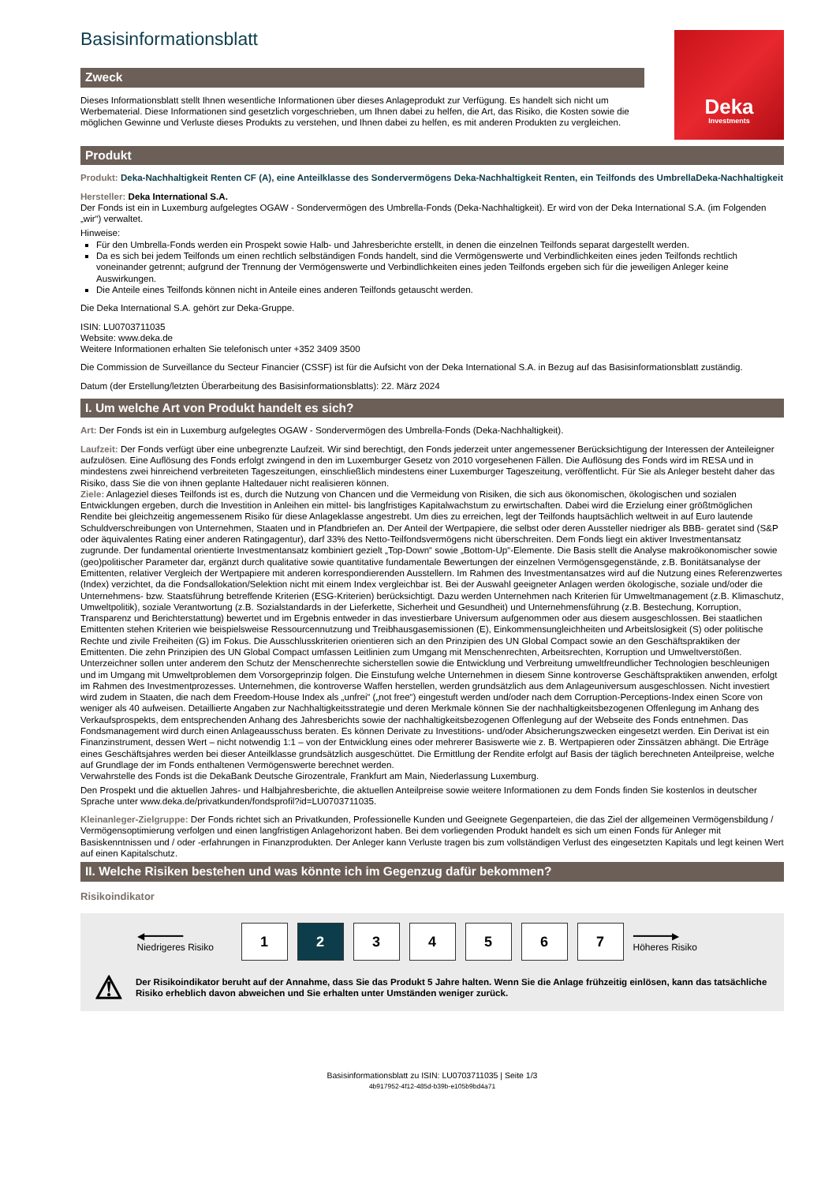Basisinformationsblatt
Zweck
Dieses Informationsblatt stellt Ihnen wesentliche Informationen über dieses Anlageprodukt zur Verfügung. Es handelt sich nicht um Werbematerial. Diese Informationen sind gesetzlich vorgeschrieben, um Ihnen dabei zu helfen, die Art, das Risiko, die Kosten sowie die möglichen Gewinne und Verluste dieses Produkts zu verstehen, und Ihnen dabei zu helfen, es mit anderen Produkten zu vergleichen.
Deka
Investments
Produkt
Produkt: Deka-Nachhaltigkeit Renten CF (A), eine Anteilklasse des Sondervermögens Deka-Nachhaltigkeit Renten, ein Teilfonds des UmbrellaDeka-Nachhaltigkeit
Hersteller: Deka International S.A.
Der Fonds ist ein in Luxemburg aufgelegtes OGAW - Sondervermögen des Umbrella-Fonds (Deka-Nachhaltigkeit). Er wird von der Deka International S.A. (im Folgenden „wir“) verwaltet.
Hinweise:
Für den Umbrella-Fonds werden ein Prospekt sowie Halb- und Jahresberichte erstellt, in denen die einzelnen Teilfonds separat dargestellt werden.
Da es sich bei jedem Teilfonds um einen rechtlich selbständigen Fonds handelt, sind die Vermögenswerte und Verbindlichkeiten eines jeden Teilfonds rechtlich voneinander getrennt; aufgrund der Trennung der Vermögenswerte und Verbindlichkeiten eines jeden Teilfonds ergeben sich für die jeweiligen Anleger keine Auswirkungen.
Die Anteile eines Teilfonds können nicht in Anteile eines anderen Teilfonds getauscht werden.
Die Deka International S.A. gehört zur Deka-Gruppe.
ISIN: LU0703711035
Website: www.deka.de
Weitere Informationen erhalten Sie telefonisch unter +352 3409 3500
Die Commission de Surveillance du Secteur Financier (CSSF) ist für die Aufsicht von der Deka International S.A. in Bezug auf das Basisinformationsblatt zuständig.
Datum (der Erstellung/letzten Überarbeitung des Basisinformationsblatts): 22. März 2024
I. Um welche Art von Produkt handelt es sich?
Art: Der Fonds ist ein in Luxemburg aufgelegtes OGAW - Sondervermögen des Umbrella-Fonds (Deka-Nachhaltigkeit).
Laufzeit: Der Fonds verfügt über eine unbegrenzte Laufzeit. Wir sind berechtigt, den Fonds jederzeit unter angemessener Berücksichtigung der Interessen der Anteileigner aufzulösen. Eine Auflösung des Fonds erfolgt zwingend in den im Luxemburger Gesetz von 2010 vorgesehenen Fällen. Die Auflösung des Fonds wird im RESA und in mindestens zwei hinreichend verbreiteten Tageszeitungen, einschließlich mindestens einer Luxemburger Tageszeitung, veröffentlicht. Für Sie als Anleger besteht daher das Risiko, dass Sie die von ihnen geplante Haltedauer nicht realisieren können.
Ziele: Anlageziel dieses Teilfonds ist es, durch die Nutzung von Chancen und die Vermeidung von Risiken, die sich aus ökonomischen, ökologischen und sozialen Entwicklungen ergeben, durch die Investition in Anleihen ein mittel- bis langfristiges Kapitalwachstum zu erwirtschaften. Dabei wird die Erzielung einer größtmöglichen Rendite bei gleichzeitig angemessenem Risiko für diese Anlageklasse angestrebt. Um dies zu erreichen, legt der Teilfonds hauptsächlich weltweit in auf Euro lautende Schuldverschreibungen von Unternehmen, Staaten und in Pfandbriefen an. Der Anteil der Wertpapiere, die selbst oder deren Aussteller niedriger als BBB- geratet sind (S&P oder äquivalentes Rating einer anderen Ratingagentur), darf 33% des Netto-Teilfondsvermögens nicht überschreiten. Dem Fonds liegt ein aktiver Investmentansatz zugrunde. Der fundamental orientierte Investmentansatz kombiniert gezielt „Top-Down“ sowie „Bottom-Up“-Elemente. Die Basis stellt die Analyse makroökonomischer sowie (geo)politischer Parameter dar, ergänzt durch qualitative sowie quantitative fundamentale Bewertungen der einzelnen Vermögensgegenstände, z.B. Bonitätsanalyse der Emittenten, relativer Vergleich der Wertpapiere mit anderen korrespondierenden Ausstellern. Im Rahmen des Investmentansatzes wird auf die Nutzung eines Referenzwertes (Index) verzichtet, da die Fondsallokation/Selektion nicht mit einem Index vergleichbar ist. Bei der Auswahl geeigneter Anlagen werden ökologische, soziale und/oder die Unternehmens- bzw. Staatsführung betreffende Kriterien (ESG-Kriterien) berücksichtigt. Dazu werden Unternehmen nach Kriterien für Umweltmanagement (z.B. Klimaschutz, Umweltpolitik), soziale Verantwortung (z.B. Sozialstandards in der Lieferkette, Sicherheit und Gesundheit) und Unternehmensführung (z.B. Bestechung, Korruption, Transparenz und Berichterstattung) bewertet und im Ergebnis entweder in das investierbare Universum aufgenommen oder aus diesem ausgeschlossen. Bei staatlichen Emittenten stehen Kriterien wie beispielsweise Ressourcennutzung und Treibhausgasemissionen (E), Einkommensungleichheiten und Arbeitslosigkeit (S) oder politische Rechte und zivile Freiheiten (G) im Fokus. Die Ausschlusskriterien orientieren sich an den Prinzipien des UN Global Compact sowie an den Geschäftspraktiken der Emittenten. Die zehn Prinzipien des UN Global Compact umfassen Leitlinien zum Umgang mit Menschenrechten, Arbeitsrechten, Korruption und Umweltverstößen. Unterzeichner sollen unter anderem den Schutz der Menschenrechte sicherstellen sowie die Entwicklung und Verbreitung umweltfreundlicher Technologien beschleunigen und im Umgang mit Umweltproblemen dem Vorsorgeprinzip folgen. Die Einstufung welche Unternehmen in diesem Sinne kontroverse Geschäftspraktiken anwenden, erfolgt im Rahmen des Investmentprozesses. Unternehmen, die kontroverse Waffen herstellen, werden grundsätzlich aus dem Anlageuniversum ausgeschlossen. Nicht investiert wird zudem in Staaten, die nach dem Freedom-House Index als „unfrei“ („not free“) eingestuft werden und/oder nach dem Corruption-Perceptions-Index einen Score von weniger als 40 aufweisen. Detaillierte Angaben zur Nachhaltigkeitsstrategie und deren Merkmale können Sie der nachhaltigkeitsbezogenen Offenlegung im Anhang des Verkaufsprospekts, dem entsprechenden Anhang des Jahresberichts sowie der nachhaltigkeitsbezogenen Offenlegung auf der Webseite des Fonds entnehmen. Das Fondsmanagement wird durch einen Anlageausschuss beraten. Es können Derivate zu Investitions- und/oder Absicherungszwecken eingesetzt werden. Ein Derivat ist ein Finanzinstrument, dessen Wert – nicht notwendig 1:1 – von der Entwicklung eines oder mehrerer Basiswerte wie z. B. Wertpapieren oder Zinssätzen abhängt. Die Erträge eines Geschäftsjahres werden bei dieser Anteilklasse grundsätzlich ausgeschüttet. Die Ermittlung der Rendite erfolgt auf Basis der täglich berechneten Anteilpreise, welche auf Grundlage der im Fonds enthaltenen Vermögenswerte berechnet werden.
Verwahrstelle des Fonds ist die DekaBank Deutsche Girozentrale, Frankfurt am Main, Niederlassung Luxemburg.
Den Prospekt und die aktuellen Jahres- und Halbjahresberichte, die aktuellen Anteilpreise sowie weitere Informationen zu dem Fonds finden Sie kostenlos in deutscher Sprache unter www.deka.de/privatkunden/fondsprofil?id=LU0703711035.
Kleinanleger-Zielgruppe: Der Fonds richtet sich an Privatkunden, Professionelle Kunden und Geeignete Gegenparteien, die das Ziel der allgemeinen Vermögensbildung / Vermögensoptimierung verfolgen und einen langfristigen Anlagehorizont haben. Bei dem vorliegenden Produkt handelt es sich um einen Fonds für Anleger mit Basiskenntnissen und / oder -erfahrungen in Finanzprodukten. Der Anleger kann Verluste tragen bis zum vollständigen Verlust des eingesetzten Kapitals und legt keinen Wert auf einen Kapitalschutz.
II. Welche Risiken bestehen und was könnte ich im Gegenzug dafür bekommen?
Risikoindikator
◀━━━━━━━
Niedrigeres Risiko
1 2 3 4 5 6 7
━━━━━━━▶
Höheres Risiko
⚠ Der Risikoindikator beruht auf der Annahme, dass Sie das Produkt 5 Jahre halten. Wenn Sie die Anlage frühzeitig einlösen, kann das tatsächliche Risiko erheblich davon abweichen und Sie erhalten unter Umständen weniger zurück.
Basisinformationsblatt zu ISIN: LU0703711035 | Seite 1/3
4b917952-4f12-485d-b39b-e105b9bd4a71